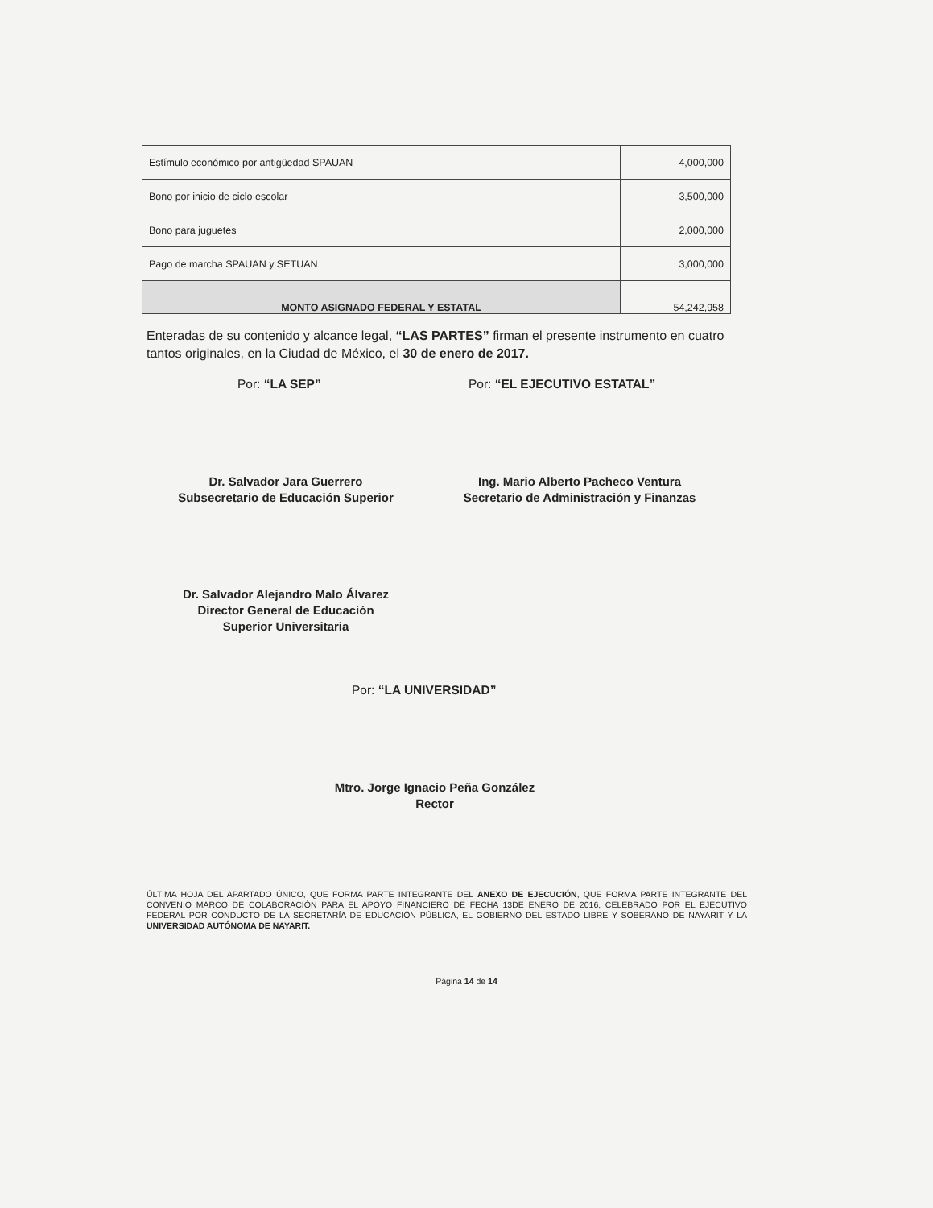| Estímulo económico por antigüedad SPAUAN | 4,000,000 |
| Bono por inicio de ciclo escolar | 3,500,000 |
| Bono para juguetes | 2,000,000 |
| Pago de marcha SPAUAN y SETUAN | 3,000,000 |
| MONTO ASIGNADO FEDERAL Y ESTATAL | 54,242,958 |
Enteradas de su contenido y alcance legal, “LAS PARTES” firman el presente instrumento en cuatro tantos originales, en la Ciudad de México, el 30 de enero de 2017.
Por: “LA SEP” Por: “EL EJECUTIVO ESTATAL”
Dr. Salvador Jara Guerrero
Subsecretario de Educación Superior
Ing. Mario Alberto Pacheco Ventura
Secretario de Administración y Finanzas
Dr. Salvador Alejandro Malo Álvarez
Director General de Educación
Superior Universitaria
Por: “LA UNIVERSIDAD”
Mtro. Jorge Ignacio Peña González
Rector
ÚLTIMA HOJA DEL APARTADO ÚNICO, QUE FORMA PARTE INTEGRANTE DEL ANEXO DE EJECUCIÓN, QUE FORMA PARTE INTEGRANTE DEL CONVENIO MARCO DE COLABORACIÓN PARA EL APOYO FINANCIERO DE FECHA 13DE ENERO DE 2016, CELEBRADO POR EL EJECUTIVO FEDERAL POR CONDUCTO DE LA SECRETARÍA DE EDUCACIÓN PÚBLICA, EL GOBIERNO DEL ESTADO LIBRE Y SOBERANO DE NAYARIT Y LA UNIVERSIDAD AUTÓNOMA DE NAYARIT.
Página 14 de 14